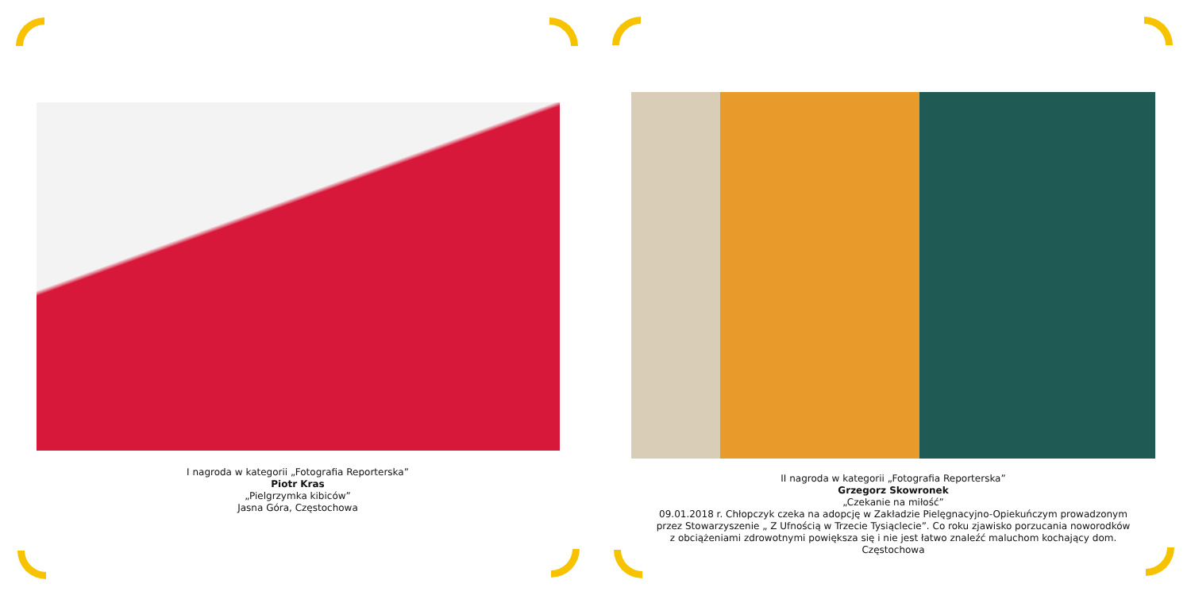I nagroda w kategorii „Fotografia Reporterska”
Piotr Kras
„Pielgrzymka kibiców”
Jasna Góra, Częstochowa
II nagroda w kategorii „Fotografia Reporterska”
Grzegorz Skowronek
„Czekanie na miłość”
09.01.2018 r. Chłopczyk czeka na adopcję w Zakładzie Pielęgnacyjno-Opiekuńczym prowadzonym
przez Stowarzyszenie „ Z Ufnością w Trzecie Tysiąclecie”. Co roku zjawisko porzucania noworodków
z obciążeniami zdrowotnymi powiększa się i nie jest łatwo znaleźć maluchom kochający dom.
Częstochowa